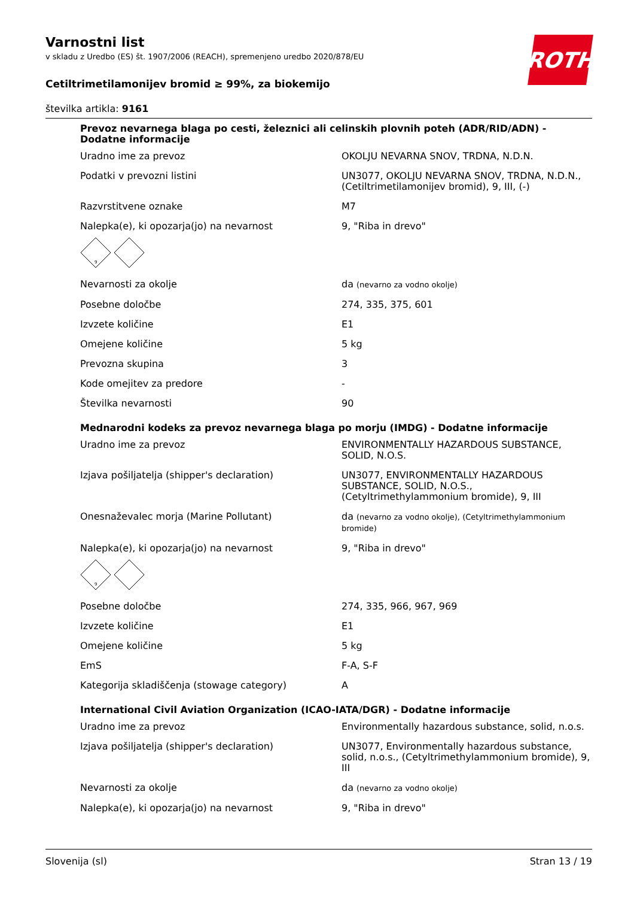ROTH
Varnostni list
v skladu z Uredbo (ES) št. 1907/2006 (REACH), spremenjeno uredbo 2020/878/EU
Cetiltrimetilamonijev bromid ≥ 99%, za biokemijo
številka artikla: 9161
Prevoz nevarnega blaga po cesti, železnici ali celinskih plovnih poteh (ADR/RID/ADN) - Dodatne informacije
| Uradno ime za prevoz | OKOLJU NEVARNA SNOV, TRDNA, N.D.N. |
| Podatki v prevozni listini | UN3077, OKOLJU NEVARNA SNOV, TRDNA, N.D.N., (Cetiltrimetilamonijev bromid), 9, III, (-) |
| Razvrstitvene oznake | M7 |
| Nalepka(e), ki opozarja(jo) na nevarnost | 9, "Riba in drevo" |
9
| Nevarnosti za okolje | da (nevarno za vodno okolje) |
| Posebne določbe | 274, 335, 375, 601 |
| Izvzete količine | E1 |
| Omejene količine | 5 kg |
| Prevozna skupina | 3 |
| Kode omejitev za predore | - |
| Številka nevarnosti | 90 |
Mednarodni kodeks za prevoz nevarnega blaga po morju (IMDG) - Dodatne informacije
| Uradno ime za prevoz | ENVIRONMENTALLY HAZARDOUS SUBSTANCE, SOLID, N.O.S. |
| Izjava pošiljatelja (shipper's declaration) | UN3077, ENVIRONMENTALLY HAZARDOUS SUBSTANCE, SOLID, N.O.S., (Cetyltrimethylammonium bromide), 9, III |
| Onesnaževalec morja (Marine Pollutant) | da (nevarno za vodno okolje), (Cetyltrimethylammonium bromide) |
| Nalepka(e), ki opozarja(jo) na nevarnost | 9, "Riba in drevo" |
9
| Posebne določbe | 274, 335, 966, 967, 969 |
| Izvzete količine | E1 |
| Omejene količine | 5 kg |
| EmS | F-A, S-F |
| Kategorija skladiščenja (stowage category) | A |
International Civil Aviation Organization (ICAO-IATA/DGR) - Dodatne informacije
| Uradno ime za prevoz | Environmentally hazardous substance, solid, n.o.s. |
| Izjava pošiljatelja (shipper's declaration) | UN3077, Environmentally hazardous substance, solid, n.o.s., (Cetyltrimethylammonium bromide), 9, III |
| Nevarnosti za okolje | da (nevarno za vodno okolje) |
| Nalepka(e), ki opozarja(jo) na nevarnost | 9, "Riba in drevo" |
Slovenija (sl) Stran 13 / 19